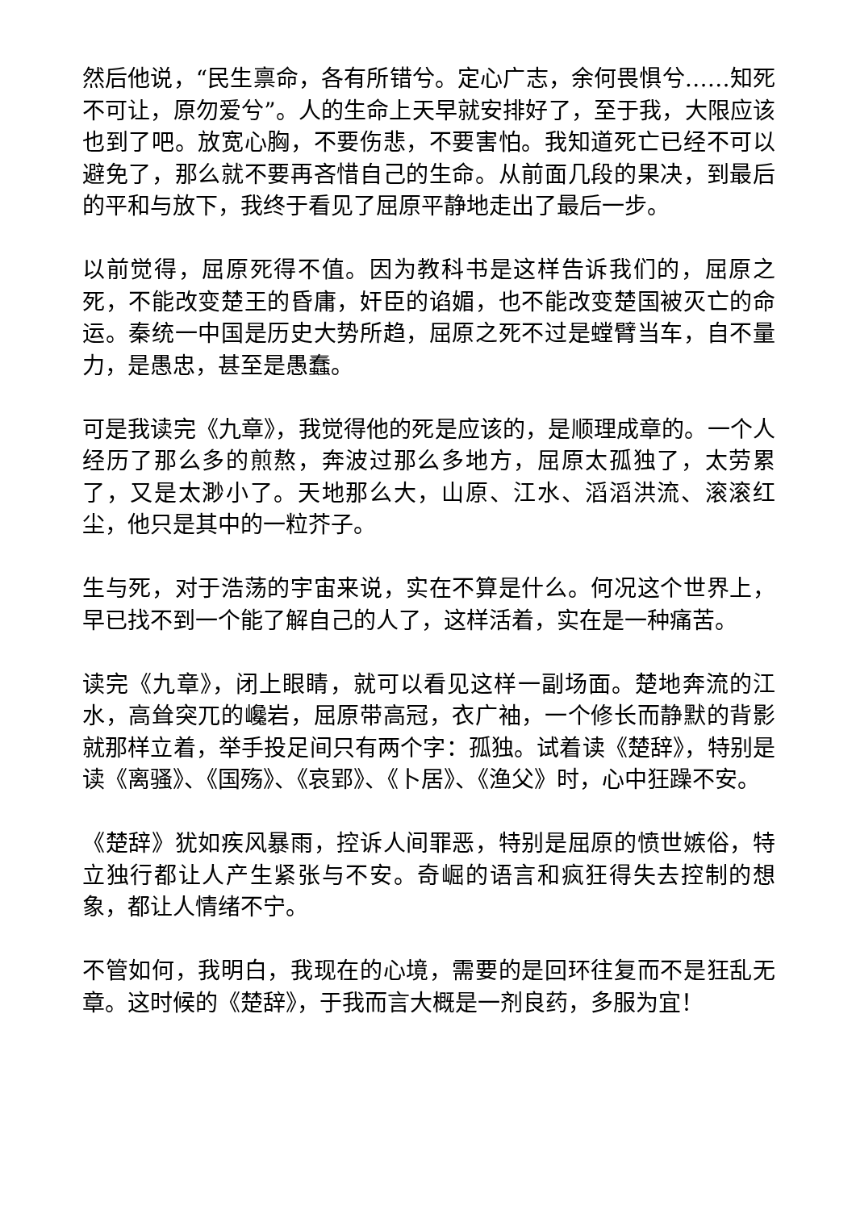然后他说，“民生禀命，各有所错兮。定心广志，余何畏惧兮……知死不可让，原勿爱兮”。人的生命上天早就安排好了，至于我，大限应该也到了吧。放宽心胸，不要伤悲，不要害怕。我知道死亡已经不可以避免了，那么就不要再吝惜自己的生命。从前面几段的果决，到最后的平和与放下，我终于看见了屈原平静地走出了最后一步。
以前觉得，屈原死得不值。因为教科书是这样告诉我们的，屈原之死，不能改变楚王的昏庸，奸臣的谄媚，也不能改变楚国被灭亡的命运。秦统一中国是历史大势所趋，屈原之死不过是螳臂当车，自不量力，是愚忠，甚至是愚蠢。
可是我读完《九章》，我觉得他的死是应该的，是顺理成章的。一个人经历了那么多的煎熬，奔波过那么多地方，屈原太孤独了，太劳累了，又是太渺小了。天地那么大，山原、江水、滔滔洪流、滚滚红尘，他只是其中的一粒芥子。
生与死，对于浩荡的宇宙来说，实在不算是什么。何况这个世界上，早已找不到一个能了解自己的人了，这样活着，实在是一种痛苦。
读完《九章》，闭上眼睛，就可以看见这样一副场面。楚地奔流的江水，高耸突兀的巉岩，屈原带高冠，衣广袖，一个修长而静默的背影就那样立着，举手投足间只有两个字：孤独。试着读《楚辞》，特别是读《离骚》、《国殇》、《哀郢》、《卜居》、《渔父》时，心中狂躁不安。
《楚辞》犹如疾风暴雨，控诉人间罪恶，特别是屈原的愤世嫉俗，特立独行都让人产生紧张与不安。奇崛的语言和疯狂得失去控制的想象，都让人情绪不宁。
不管如何，我明白，我现在的心境，需要的是回环往复而不是狂乱无章。这时候的《楚辞》，于我而言大概是一剂良药，多服为宜！